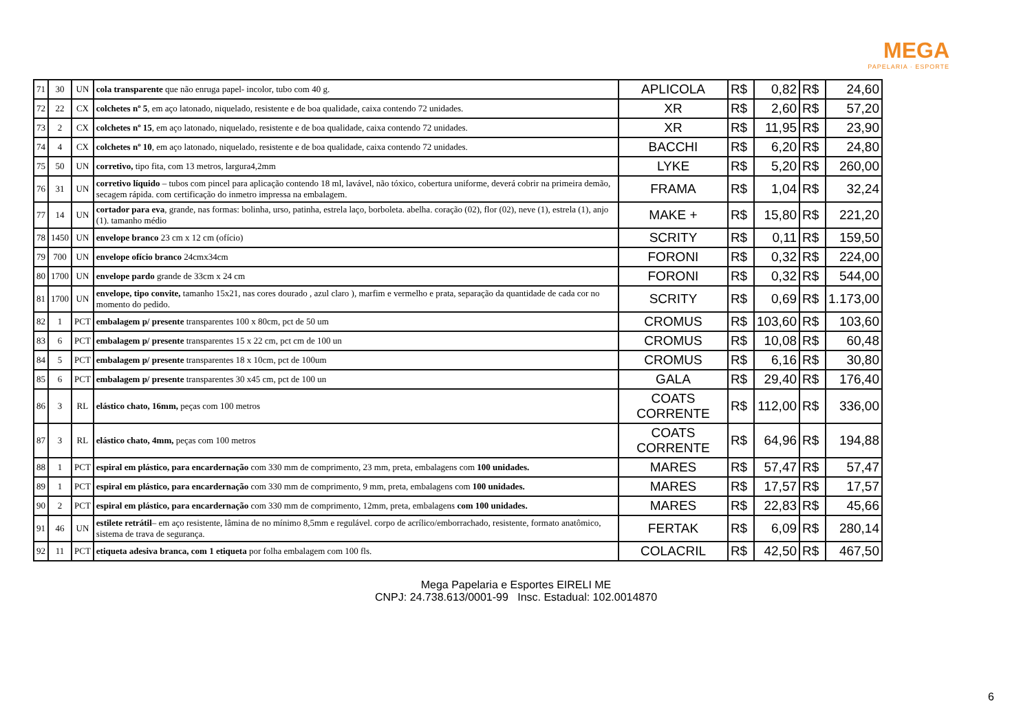MEGA
PAPELARIA · ESPORTE
| 71 | 30 | UN | cola transparente que não enruga papel- incolor, tubo com 40 g. | APLICOLA | R$ | 0,82 | R$ | 24,60 |
| 72 | 22 | CX | colchetes nº 5 , em aço latonado, niquelado, resistente e de boa qualidade, caixa contendo 72 unidades. | XR | R$ | 2,60 | R$ | 57,20 |
| 73 | 2 | CX | colchetes nº 15 , em aço latonado, niquelado, resistente e de boa qualidade, caixa contendo 72 unidades. | XR | R$ | 11,95 | R$ | 23,90 |
| 74 | 4 | CX | colchetes nº 10 , em aço latonado, niquelado, resistente e de boa qualidade, caixa contendo 72 unidades. | BACCHI | R$ | 6,20 | R$ | 24,80 |
| 75 | 50 | UN | corretivo, tipo fita, com 13 metros, largura4,2mm | LYKE | R$ | 5,20 | R$ | 260,00 |
| 76 | 31 | UN | corretivo líquido – tubos com pincel para aplicação contendo 18 ml, lavável, não tóxico, cobertura uniforme, deverá cobrir na primeira demão, secagem rápida. com certificação do inmetro impressa na embalagem. | FRAMA | R$ | 1,04 | R$ | 32,24 |
| 77 | 14 | UN | cortador para eva , grande, nas formas: bolinha, urso, patinha, estrela laço, borboleta. abelha. coração (02), flor (02), neve (1), estrela (1), anjo (1). tamanho médio | MAKE + | R$ | 15,80 | R$ | 221,20 |
| 78 | 1450 | UN | envelope branco 23 cm x 12 cm (ofício) | SCRITY | R$ | 0,11 | R$ | 159,50 |
| 79 | 700 | UN | envelope ofício branco 24cmx34cm | FORONI | R$ | 0,32 | R$ | 224,00 |
| 80 | 1700 | UN | envelope pardo grande de 33cm x 24 cm | FORONI | R$ | 0,32 | R$ | 544,00 |
| 81 | 1700 | UN | envelope, tipo convite, tamanho 15x21, nas cores dourado , azul claro ), marfim e vermelho e prata, separação da quantidade de cada cor no momento do pedido. | SCRITY | R$ | 0,69 | R$ | 1.173,00 |
| 82 | 1 | PCT | embalagem p/ presente transparentes 100 x 80cm, pct de 50 um | CROMUS | R$ | 103,60 | R$ | 103,60 |
| 83 | 6 | PCT | embalagem p/ presente transparentes 15 x 22 cm, pct cm de 100 un | CROMUS | R$ | 10,08 | R$ | 60,48 |
| 84 | 5 | PCT | embalagem p/ presente transparentes 18 x 10cm, pct de 100um | CROMUS | R$ | 6,16 | R$ | 30,80 |
| 85 | 6 | PCT | embalagem p/ presente transparentes 30 x45 cm, pct de 100 un | GALA | R$ | 29,40 | R$ | 176,40 |
| 86 | 3 | RL | elástico chato, 16mm, peças com 100 metros | COATS CORRENTE | R$ | 112,00 | R$ | 336,00 |
| 87 | 3 | RL | elástico chato, 4mm, peças com 100 metros | COATS CORRENTE | R$ | 64,96 | R$ | 194,88 |
| 88 | 1 | PCT | espiral em plástico, para encardernação com 330 mm de comprimento, 23 mm, preta, embalagens com 100 unidades. | MARES | R$ | 57,47 | R$ | 57,47 |
| 89 | 1 | PCT | espiral em plástico, para encardernação com 330 mm de comprimento, 9 mm, preta, embalagens com 100 unidades. | MARES | R$ | 17,57 | R$ | 17,57 |
| 90 | 2 | PCT | espiral em plástico, para encardernação com 330 mm de comprimento, 12mm, preta, embalagens com 100 unidades. | MARES | R$ | 22,83 | R$ | 45,66 |
| 91 | 46 | UN | estilete retrátil – em aço resistente, lâmina de no mínimo 8,5mm e regulável. corpo de acrílico/emborrachado, resistente, formato anatômico, sistema de trava de segurança. | FERTAK | R$ | 6,09 | R$ | 280,14 |
| 92 | 11 | PCT | etiqueta adesiva branca, com 1 etiqueta por folha embalagem com 100 fls. | COLACRIL | R$ | 42,50 | R$ | 467,50 |
Mega Papelaria e Esportes EIRELI ME
CNPJ: 24.738.613/0001-99 Insc. Estadual: 102.0014870
6